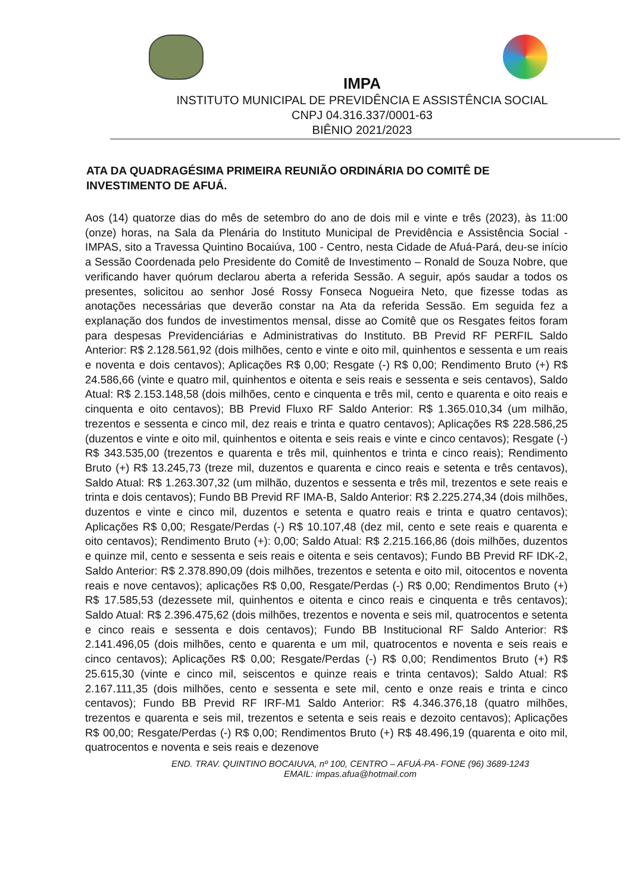IMPA
INSTITUTO MUNICIPAL DE PREVIDÊNCIA E ASSISTÊNCIA SOCIAL
CNPJ 04.316.337/0001-63
BIÊNIO 2021/2023
ATA DA QUADRAGÉSIMA PRIMEIRA REUNIÃO ORDINÁRIA DO COMITÊ DE INVESTIMENTO DE AFUÁ.
Aos (14) quatorze dias do mês de setembro do ano de dois mil e vinte e três (2023), às 11:00 (onze) horas, na Sala da Plenária do Instituto Municipal de Previdência e Assistência Social - IMPAS, sito a Travessa Quintino Bocaiúva, 100 - Centro, nesta Cidade de Afuá-Pará, deu-se início a Sessão Coordenada pelo Presidente do Comitê de Investimento – Ronald de Souza Nobre, que verificando haver quórum declarou aberta a referida Sessão. A seguir, após saudar a todos os presentes, solicitou ao senhor José Rossy Fonseca Nogueira Neto, que fizesse todas as anotações necessárias que deverão constar na Ata da referida Sessão. Em seguida fez a explanação dos fundos de investimentos mensal, disse ao Comitê que os Resgates feitos foram para despesas Previdenciárias e Administrativas do Instituto. BB Previd RF PERFIL Saldo Anterior: R$ 2.128.561,92 (dois milhões, cento e vinte e oito mil, quinhentos e sessenta e um reais e noventa e dois centavos); Aplicações R$ 0,00; Resgate (-) R$ 0,00; Rendimento Bruto (+) R$ 24.586,66 (vinte e quatro mil, quinhentos e oitenta e seis reais e sessenta e seis centavos), Saldo Atual: R$ 2.153.148,58 (dois milhões, cento e cinquenta e três mil, cento e quarenta e oito reais e cinquenta e oito centavos); BB Previd Fluxo RF Saldo Anterior: R$ 1.365.010,34 (um milhão, trezentos e sessenta e cinco mil, dez reais e trinta e quatro centavos); Aplicações R$ 228.586,25 (duzentos e vinte e oito mil, quinhentos e oitenta e seis reais e vinte e cinco centavos); Resgate (-) R$ 343.535,00 (trezentos e quarenta e três mil, quinhentos e trinta e cinco reais); Rendimento Bruto (+) R$ 13.245,73 (treze mil, duzentos e quarenta e cinco reais e setenta e três centavos), Saldo Atual: R$ 1.263.307,32 (um milhão, duzentos e sessenta e três mil, trezentos e sete reais e trinta e dois centavos); Fundo BB Previd RF IMA-B, Saldo Anterior: R$ 2.225.274,34 (dois milhões, duzentos e vinte e cinco mil, duzentos e setenta e quatro reais e trinta e quatro centavos); Aplicações R$ 0,00; Resgate/Perdas (-) R$ 10.107,48 (dez mil, cento e sete reais e quarenta e oito centavos); Rendimento Bruto (+): 0,00; Saldo Atual: R$ 2.215.166,86 (dois milhões, duzentos e quinze mil, cento e sessenta e seis reais e oitenta e seis centavos); Fundo BB Previd RF IDK-2, Saldo Anterior: R$ 2.378.890,09 (dois milhões, trezentos e setenta e oito mil, oitocentos e noventa reais e nove centavos); aplicações R$ 0,00, Resgate/Perdas (-) R$ 0,00; Rendimentos Bruto (+) R$ 17.585,53 (dezessete mil, quinhentos e oitenta e cinco reais e cinquenta e três centavos); Saldo Atual: R$ 2.396.475,62 (dois milhões, trezentos e noventa e seis mil, quatrocentos e setenta e cinco reais e sessenta e dois centavos); Fundo BB Institucional RF Saldo Anterior: R$ 2.141.496,05 (dois milhões, cento e quarenta e um mil, quatrocentos e noventa e seis reais e cinco centavos); Aplicações R$ 0,00; Resgate/Perdas (-) R$ 0,00; Rendimentos Bruto (+) R$ 25.615,30 (vinte e cinco mil, seiscentos e quinze reais e trinta centavos); Saldo Atual: R$ 2.167.111,35 (dois milhões, cento e sessenta e sete mil, cento e onze reais e trinta e cinco centavos); Fundo BB Previd RF IRF-M1 Saldo Anterior: R$ 4.346.376,18 (quatro milhões, trezentos e quarenta e seis mil, trezentos e setenta e seis reais e dezoito centavos); Aplicações R$ 00,00; Resgate/Perdas (-) R$ 0,00; Rendimentos Bruto (+) R$ 48.496,19 (quarenta e oito mil, quatrocentos e noventa e seis reais e dezenove
END. TRAV. QUINTINO BOCAIUVA, nº 100, CENTRO – AFUÁ-PA- FONE (96) 3689-1243
EMAIL: impas.afua@hotmail.com